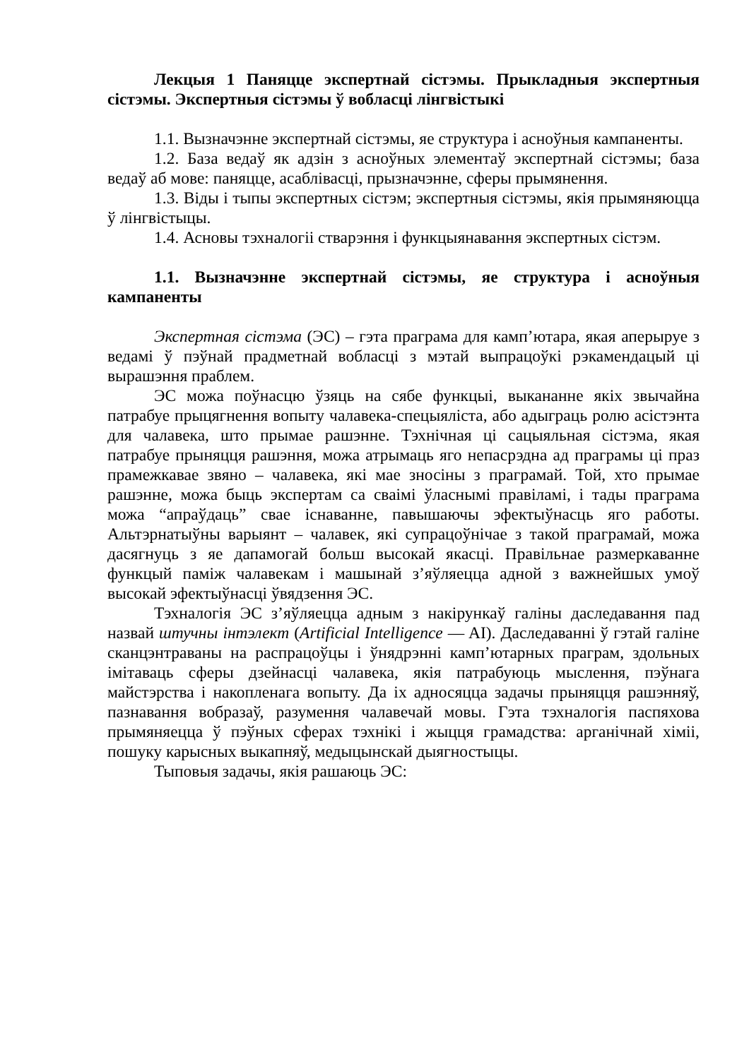Лекцыя 1 Паняцце экспертнай сістэмы. Прыкладныя экспертныя сістэмы. Экспертныя сістэмы ў вобласці лінгвістыкі
1.1. Вызначэнне экспертнай сістэмы, яе структура і асноўныя кампаненты.
1.2. База ведаў як адзін з асноўных элементаў экспертнай сістэмы; база ведаў аб мове: паняцце, асаблівасці, прызначэнне, сферы прымянення.
1.3. Віды і тыпы экспертных сістэм; экспертныя сістэмы, якія прымяняюцца ў лінгвістыцы.
1.4. Асновы тэхналогіі стварэння і функцыянавання экспертных сістэм.
1.1. Вызначэнне экспертнай сістэмы, яе структура і асноўныя кампаненты
Экспертная сістэма (ЭС) – гэта праграма для камп’ютара, якая аперыруе з ведамі ў пэўнай прадметнай вобласці з мэтай выпрацоўкі рэкамендацый ці вырашэння праблем.
ЭС можа поўнасцю ўзяць на сябе функцыі, выкананне якіх звычайна патрабуе прыцягнення вопыту чалавека-спецыяліста, або адыграць ролю асістэнта для чалавека, што прымае рашэнне. Тэхнічная ці сацыяльная сістэма, якая патрабуе прыняцця рашэння, можа атрымаць яго непасрэдна ад праграмы ці праз прамежкавае звяно – чалавека, які мае зносіны з праграмай. Той, хто прымае рашэнне, можа быць экспертам са сваімі ўласнымі правіламі, і тады праграма можа “апраўдаць” свае існаванне, павышаючы эфектыўнасць яго работы. Альтэрнатыўны варыянт – чалавек, які супрацоўнічае з такой праграмай, можа дасягнуць з яе дапамогай больш высокай якасці. Правільнае размеркаванне функцый паміж чалавекам і машынай з’яўляецца адной з важнейшых умоў высокай эфектыўнасці ўвядзення ЭС.
Тэхналогія ЭС з’яўляецца адным з накірункаў галіны даследавання пад назвай штучны інтэлект (Artificial Intelligence — AI). Даследаванні ў гэтай галіне сканцэнтраваны на распрацоўцы і ўнядрэнні камп’ютарных праграм, здольных імітаваць сферы дзейнасці чалавека, якія патрабуюць мыслення, пэўнага майстэрства і накопленага вопыту. Да іх адносяцца задачы прыняцця рашэнняў, пазнавання вобразаў, разумення чалавечай мовы. Гэта тэхналогія паспяхова прымяняецца ў пэўных сферах тэхнікі і жыцця грамадства: арганічнай хіміі, пошуку карысных выкапняў, медыцынскай дыягностыцы.
Тыповыя задачы, якія рашаюць ЭС: